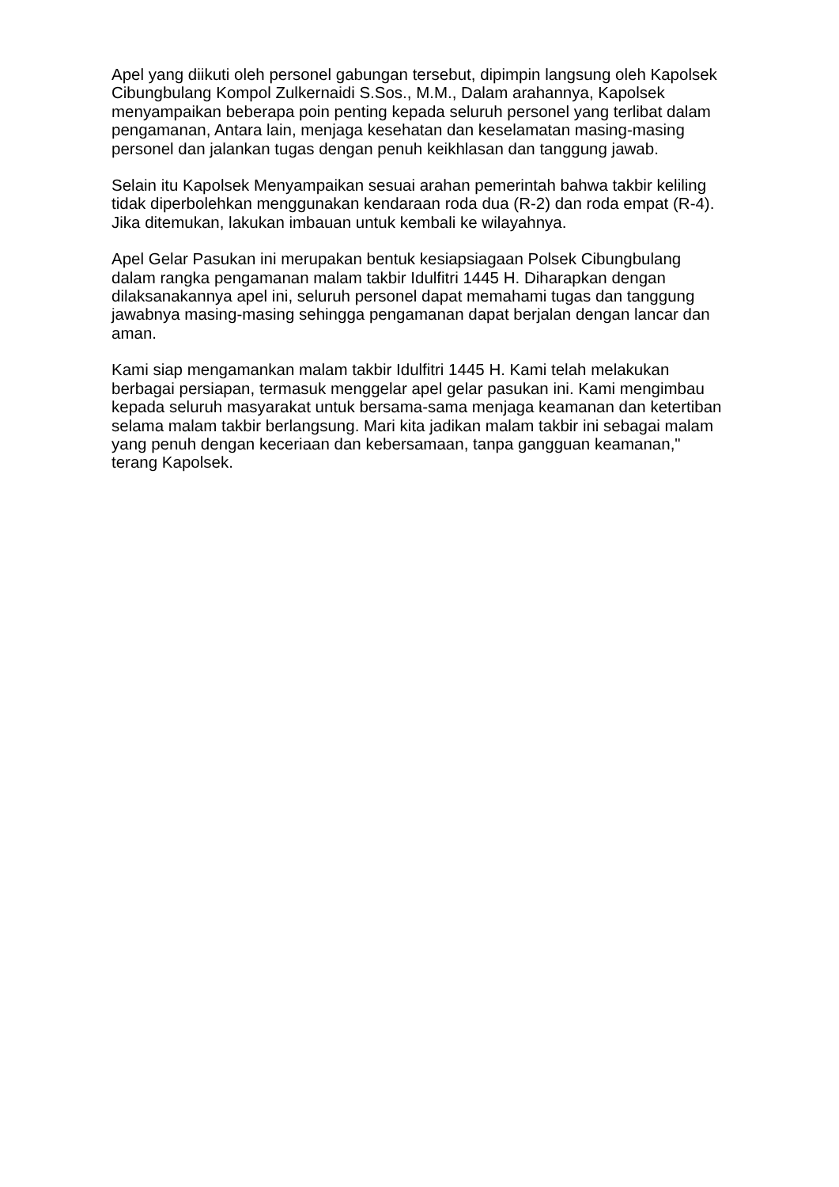Apel yang diikuti oleh personel gabungan tersebut, dipimpin langsung oleh Kapolsek Cibungbulang Kompol Zulkernaidi S.Sos., M.M., Dalam arahannya, Kapolsek menyampaikan beberapa poin penting kepada seluruh personel yang terlibat dalam pengamanan, Antara lain, menjaga kesehatan dan keselamatan masing-masing personel dan jalankan tugas dengan penuh keikhlasan dan tanggung jawab.
Selain itu Kapolsek Menyampaikan sesuai arahan pemerintah bahwa takbir keliling tidak diperbolehkan menggunakan kendaraan roda dua (R-2) dan roda empat (R-4). Jika ditemukan, lakukan imbauan untuk kembali ke wilayahnya.
Apel Gelar Pasukan ini merupakan bentuk kesiapsiagaan Polsek Cibungbulang dalam rangka pengamanan malam takbir Idulfitri 1445 H. Diharapkan dengan dilaksanakannya apel ini, seluruh personel dapat memahami tugas dan tanggung jawabnya masing-masing sehingga pengamanan dapat berjalan dengan lancar dan aman.
Kami siap mengamankan malam takbir Idulfitri 1445 H. Kami telah melakukan berbagai persiapan, termasuk menggelar apel gelar pasukan ini. Kami mengimbau kepada seluruh masyarakat untuk bersama-sama menjaga keamanan dan ketertiban selama malam takbir berlangsung. Mari kita jadikan malam takbir ini sebagai malam yang penuh dengan keceriaan dan kebersamaan, tanpa gangguan keamanan," terang Kapolsek.